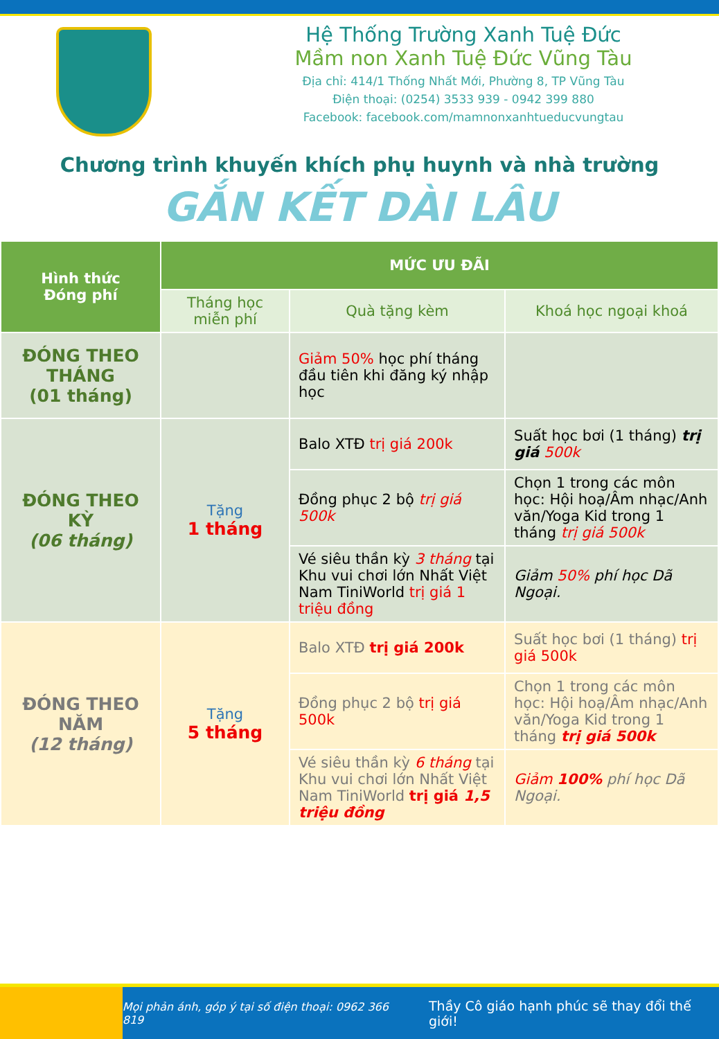Hệ Thống Trường Xanh Tuệ Đức
Mầm non Xanh Tuệ Đức Vũng Tàu
Địa chỉ: 414/1 Thống Nhất Mới, Phường 8, TP Vũng Tàu
Điện thoại: (0254) 3533 939 - 0942 399 880
Facebook: facebook.com/mamnonxanhtueducvungtau
Chương trình khuyến khích phụ huynh và nhà trường
GẮN KẾT DÀI LÂU
| Hình thức Đóng phí | MỨC ƯU ĐÃI | | |
| --- | --- | --- | --- |
| | Tháng học miễn phí | Quà tặng kèm | Khoá học ngoại khoá |
| ĐÓNG THEO THÁNG (01 tháng) | | Giảm 50% học phí tháng đầu tiên khi đăng ký nhập học | |
| ĐÓNG THEO KỲ (06 tháng) | Tặng 1 tháng | Balo XTĐ trị giá 200k | Suất học bơi (1 tháng) trị giá 500k |
| | | Đồng phục 2 bộ trị giá 500k | Chọn 1 trong các môn học: Hội hoạ/Âm nhạc/Anh văn/Yoga Kid trong 1 tháng trị giá 500k |
| | | Vé siêu thần kỳ 3 tháng tại Khu vui chơi lớn Nhất Việt Nam TiniWorld trị giá 1 triệu đồng | Giảm 50% phí học Dã Ngoại. |
| ĐÓNG THEO NĂM (12 tháng) | Tặng 5 tháng | Balo XTĐ trị giá 200k | Suất học bơi (1 tháng) trị giá 500k |
| | | Đồng phục 2 bộ trị giá 500k | Chọn 1 trong các môn học: Hội hoạ/Âm nhạc/Anh văn/Yoga Kid trong 1 tháng trị giá 500k |
| | | Vé siêu thần kỳ 6 tháng tại Khu vui chơi lớn Nhất Việt Nam TiniWorld trị giá 1,5 triệu đồng | Giảm 100% phí học Dã Ngoại. |
Mọi phản ánh, góp ý tại số điện thoại: 0962 366 819 Thầy Cô giáo hạnh phúc sẽ thay đổi thế giới!